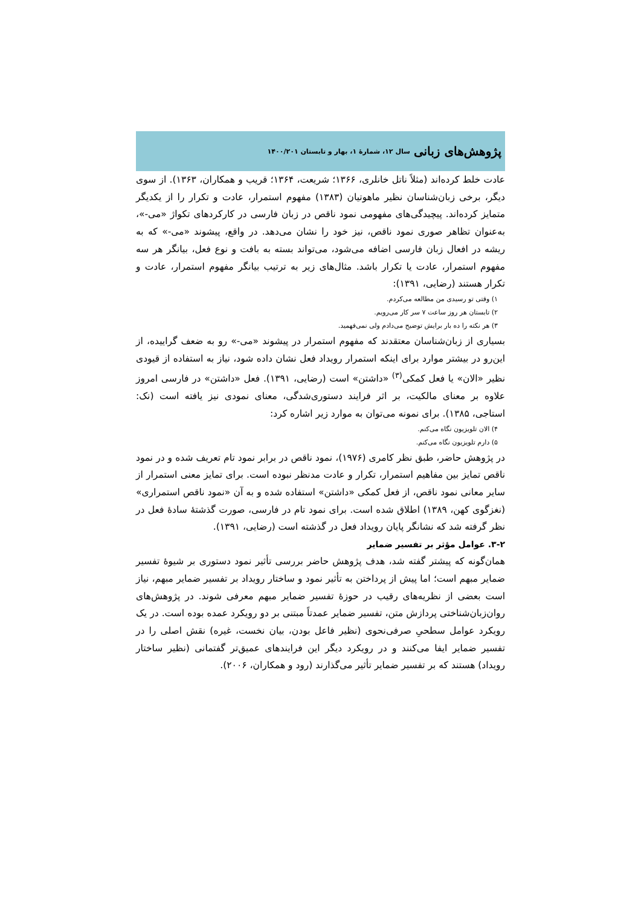پژوهش‌های زبانی سال ۱۲، شمارۀ ۱، بهار و تابستان ۱۴۰۰/۲۰۱
عادت خلط کرده‌اند (مثلاً ناتل خانلری، ۱۳۶۶؛ شریعت، ۱۳۶۴؛ قریب و همکاران، ۱۳۶۳). از سوی دیگر، برخی زبان‌شناسان نظیر ماهوتیان (۱۳۸۳) مفهوم استمرار، عادت و تکرار را از یکدیگر متمایز کرده‌اند. پیچیدگی‌های مفهومی نمود ناقص در زبان فارسی در کارکردهای تکواژ «می-»، به‌عنوان تظاهر صوری نمود ناقص، نیز خود را نشان می‌دهد. در واقع، پیشوند «می-» که به ریشه در افعال زبان فارسی اضافه می‌شود، می‌تواند بسته به بافت و نوع فعل، بیانگر هر سه مفهوم استمرار، عادت یا تکرار باشد. مثال‌های زیر به ترتیب بیانگر مفهوم استمرار، عادت و تکرار هستند (رضایی، ۱۳۹۱):
۱) وقتی تو رسیدی من مطالعه می‌کردم.
۲) تابستان هر روز ساعت ۷ سر کار می‌رویم.
۳) هر نکته را ده بار برایش توضیح می‌دادم ولی نمی‌فهمید.
بسیاری از زبان‌شناسان معتقدند که مفهوم استمرار در پیشوند «می-» رو به ضعف گراییده، از این‌رو در بیشتر موارد برای اینکه استمرار رویداد فعل نشان داده شود، نیاز به استفاده از قیودی نظیر «الان» یا فعل کمکی<sup>(۳)</sup> «داشتن» است (رضایی، ۱۳۹۱). فعل «داشتن» در فارسی امروز علاوه بر معنای مالکیت، بر اثر فرایند دستوری‌شدگی، معنای نمودی نیز یافته است (نک: استاجی، ۱۳۸۵). برای نمونه می‌توان به موارد زیر اشاره کرد:
۴) الان تلویزیون نگاه می‌کنم.
۵) دارم تلویزیون نگاه می‌کنم.
در پژوهش حاضر، طبق نظر کامری (۱۹۷۶)، نمود ناقص در برابر نمود تام تعریف شده و در نمود ناقص تمایز بین مفاهیم استمرار، تکرار و عادت مدنظر نبوده است. برای تمایز معنی استمرار از سایر معانی نمود ناقص، از فعل کمکی «داشتن» استفاده شده و به آن «نمود ناقص استمراری» (نغزگوی کهن، ۱۳۸۹) اطلاق شده است. برای نمود تام در فارسی، صورت گذشتۀ سادۀ فعل در نظر گرفته شد که نشانگر پایان رویداد فعل در گذشته است (رضایی، ۱۳۹۱).
۳-۲. عوامل مؤثر بر تفسیر ضمایر
همان‌گونه که پیشتر گفته شد، هدف پژوهش حاضر بررسی تأثیر نمود دستوری بر شیوۀ تفسیر ضمایر مبهم است؛ اما پیش از پرداختن به تأثیر نمود و ساختار رویداد بر تفسیر ضمایر مبهم، نیاز است بعضی از نظریه‌های رقیب در حوزۀ تفسیر ضمایر مبهم معرفی شوند. در پژوهش‌های روان‌زبان‌شناختی پردازش متن، تفسیر ضمایر عمدتاً مبتنی بر دو رویکرد عمده بوده است. در یک رویکرد عوامل سطحیِ صرفی‌نحوی (نظیر فاعل بودن، بیان نخست، غیره) نقش اصلی را در تفسیر ضمایر ایفا می‌کنند و در رویکرد دیگر این فرایندهای عمیق‌تر گفتمانی (نظیر ساختار رویداد) هستند که بر تفسیر ضمایر تأثیر می‌گذارند (رود و همکاران، ۲۰۰۶).